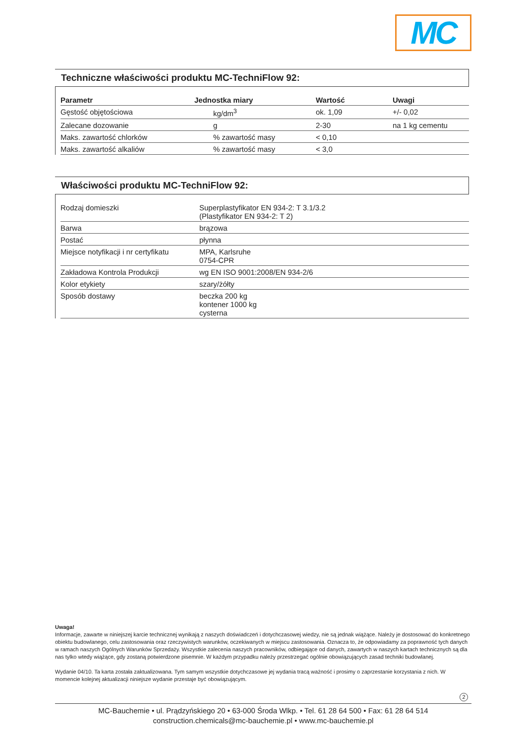MC
Techniczne właściwości produktu MC-TechniFlow 92:
| Parametr | Jednostka miary | Wartość | Uwagi |
| --- | --- | --- | --- |
| Gęstość objętościowa | kg/dm<sup>3</sup> | ok. 1,09 | +/- 0,02 |
| Zalecane dozowanie | g | 2-30 | na 1 kg cementu |
| Maks. zawartość chlorków | % zawartość masy | < 0,10 | |
| Maks. zawartość alkaliów | % zawartość masy | < 3,0 | |
Właściwości produktu MC-TechniFlow 92:
| Rodzaj domieszki | Superplastyfikator EN 934-2: T 3.1/3.2 (Plastyfikator EN 934-2: T 2) |
| Barwa | brązowa |
| Postać | płynna |
| Miejsce notyfikacji i nr certyfikatu | MPA, Karlsruhe 0754-CPR |
| Zakładowa Kontrola Produkcji | wg EN ISO 9001:2008/EN 934-2/6 |
| Kolor etykiety | szary/żółty |
| Sposób dostawy | beczka 200 kg kontener 1000 kg cysterna |
Uwaga!
Informacje, zawarte w niniejszej karcie technicznej wynikają z naszych doświadczeń i dotychczasowej wiedzy, nie są jednak wiążące. Należy je dostosować do konkretnego obiektu budowlanego, celu zastosowania oraz rzeczywistych warunków, oczekiwanych w miejscu zastosowania. Oznacza to, że odpowiadamy za poprawność tych danych w ramach naszych Ogólnych Warunków Sprzedaży. Wszystkie zalecenia naszych pracowników, odbiegające od danych, zawartych w naszych kartach technicznych są dla nas tylko wtedy wiążące, gdy zostaną potwierdzone pisemnie. W każdym przypadku należy przestrzegać ogólnie obowiązujących zasad techniki budowlanej.
Wydanie 04/10. Ta karta została zaktualizowana. Tym samym wszystkie dotychczasowe jej wydania tracą ważność i prosimy o zaprzestanie korzystania z nich. W momencie kolejnej aktualizacji niniejsze wydanie przestaje być obowiązującym.
2
MC-Bauchemie • ul. Prądzyńskiego 20 • 63-000 Środa Wlkp. • Tel. 61 28 64 500 • Fax: 61 28 64 514
construction.chemicals@mc-bauchemie.pl • www.mc-bauchemie.pl